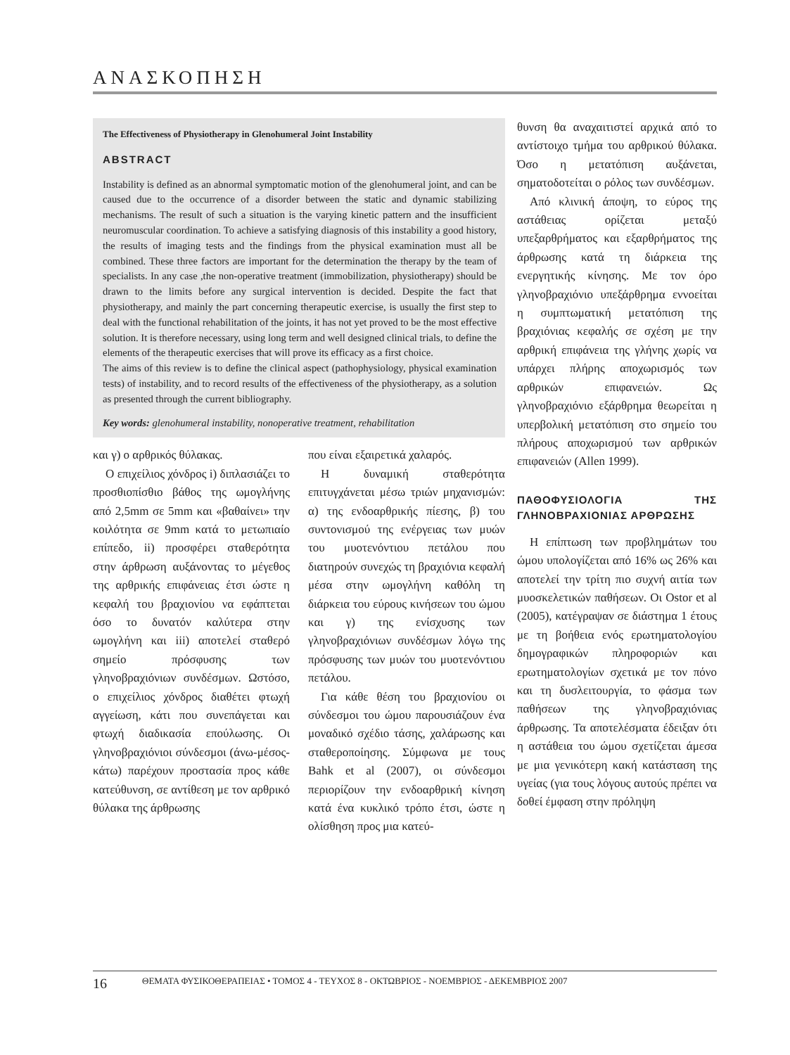ΑΝΑΣΚΟΠΗΣΗ
The Effectiveness of Physiotherapy in Glenohumeral Joint Instability
ABSTRACT
Instability is defined as an abnormal symptomatic motion of the glenohumeral joint, and can be caused due to the occurrence of a disorder between the static and dynamic stabilizing mechanisms. The result of such a situation is the varying kinetic pattern and the insufficient neuromuscular coordination. To achieve a satisfying diagnosis of this instability a good history, the results of imaging tests and the findings from the physical examination must all be combined. These three factors are important for the determination the therapy by the team of specialists. In any case ,the non-operative treatment (immobilization, physiotherapy) should be drawn to the limits before any surgical intervention is decided. Despite the fact that physiotherapy, and mainly the part concerning therapeutic exercise, is usually the first step to deal with the functional rehabilitation of the joints, it has not yet proved to be the most effective solution. It is therefore necessary, using long term and well designed clinical trials, to define the elements of the therapeutic exercises that will prove its efficacy as a first choice.
The aims of this review is to define the clinical aspect (pathophysiology, physical examination tests) of instability, and to record results of the effectiveness of the physiotherapy, as a solution as presented through the current bibliography.
Key words: glenohumeral instability, nonoperative treatment, rehabilitation
και γ) ο αρθρικός θύλακας.
Ο επιχείλιος χόνδρος i) διπλασιάζει το προσθιοπίσθιο βάθος της ωμογλήνης από 2,5mm σε 5mm και «βαθαίνει» την κοιλότητα σε 9mm κατά το μετωπιαίο επίπεδο, ii) προσφέρει σταθερότητα στην άρθρωση αυξάνοντας το μέγεθος της αρθρικής επιφάνειας έτσι ώστε η κεφαλή του βραχιονίου να εφάπτεται όσο το δυνατόν καλύτερα στην ωμογλήνη και iii) αποτελεί σταθερό σημείο πρόσφυσης των γληνοβραχιόνιων συνδέσμων. Ωστόσο, ο επιχείλιος χόνδρος διαθέτει φτωχή αγγείωση, κάτι που συνεπάγεται και φτωχή διαδικασία επούλωσης. Οι γληνοβραχιόνιοι σύνδεσμοι (άνω-μέσος-κάτω) παρέχουν προστασία προς κάθε κατεύθυνση, σε αντίθεση με τον αρθρικό θύλακα της άρθρωσης
που είναι εξαιρετικά χαλαρός.
Η δυναμική σταθερότητα επιτυγχάνεται μέσω τριών μηχανισμών: α) της ενδοαρθρικής πίεσης, β) του συντονισμού της ενέργειας των μυών του μυοτενόντιου πετάλου που διατηρούν συνεχώς τη βραχιόνια κεφαλή μέσα στην ωμογλήνη καθόλη τη διάρκεια του εύρους κινήσεων του ώμου και γ) της ενίσχυσης των γληνοβραχιόνιων συνδέσμων λόγω της πρόσφυσης των μυών του μυοτενόντιου πετάλου.
Για κάθε θέση του βραχιονίου οι σύνδεσμοι του ώμου παρουσιάζουν ένα μοναδικό σχέδιο τάσης, χαλάρωσης και σταθεροποίησης. Σύμφωνα με τους Bahk et al (2007), οι σύνδεσμοι περιορίζουν την ενδοαρθρική κίνηση κατά ένα κυκλικό τρόπο έτσι, ώστε η ολίσθηση προς μια κατεύ-
θυνση θα αναχαιτιστεί αρχικά από το αντίστοιχο τμήμα του αρθρικού θύλακα. Όσο η μετατόπιση αυξάνεται, σηματοδοτείται ο ρόλος των συνδέσμων.
Από κλινική άποψη, το εύρος της αστάθειας ορίζεται μεταξύ υπεξαρθρήματος και εξαρθρήματος της άρθρωσης κατά τη διάρκεια της ενεργητικής κίνησης. Με τον όρο γληνοβραχιόνιο υπεξάρθρημα εννοείται η συμπτωματική μετατόπιση της βραχιόνιας κεφαλής σε σχέση με την αρθρική επιφάνεια της γλήνης χωρίς να υπάρχει πλήρης αποχωρισμός των αρθρικών επιφανειών. Ως γληνοβραχιόνιο εξάρθρημα θεωρείται η υπερβολική μετατόπιση στο σημείο του πλήρους αποχωρισμού των αρθρικών επιφανειών (Allen 1999).
ΠΑΘΟΦΥΣΙΟΛΟΓΙΑ ΤΗΣ ΓΛΗΝΟΒΡΑΧΙΟΝΙΑΣ ΑΡΘΡΩΣΗΣ
Η επίπτωση των προβλημάτων του ώμου υπολογίζεται από 16% ως 26% και αποτελεί την τρίτη πιο συχνή αιτία των μυοσκελετικών παθήσεων. Οι Ostor et al (2005), κατέγραψαν σε διάστημα 1 έτους με τη βοήθεια ενός ερωτηματολογίου δημογραφικών πληροφοριών και ερωτηματολογίων σχετικά με τον πόνο και τη δυσλειτουργία, το φάσμα των παθήσεων της γληνοβραχιόνιας άρθρωσης. Τα αποτελέσματα έδειξαν ότι η αστάθεια του ώμου σχετίζεται άμεσα με μια γενικότερη κακή κατάσταση της υγείας (για τους λόγους αυτούς πρέπει να δοθεί έμφαση στην πρόληψη
16 ΘΕΜΑΤΑ ΦΥΣΙΚΟΘΕΡΑΠΕΙΑΣ • ΤΟΜΟΣ 4 - ΤΕΥΧΟΣ 8 - ΟΚΤΩΒΡΙΟΣ - ΝΟΕΜΒΡΙΟΣ - ΔΕΚΕΜΒΡΙΟΣ 2007